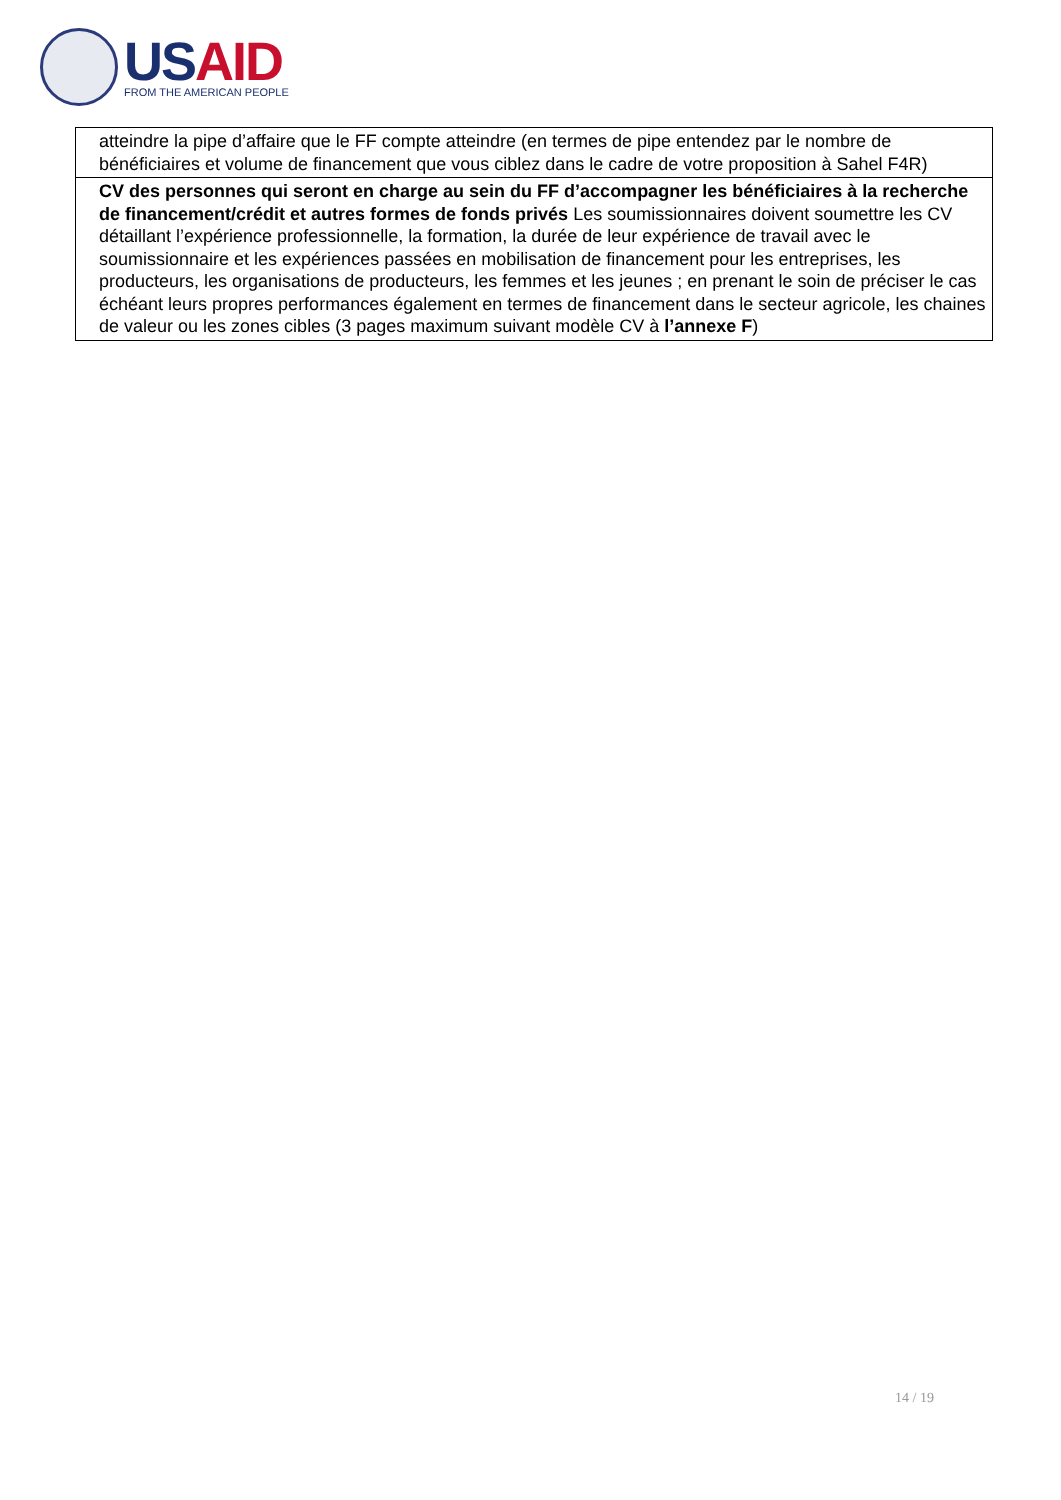USAID
FROM THE AMERICAN PEOPLE
| atteindre la pipe d’affaire que le FF compte atteindre (en termes de pipe entendez par le nombre de bénéficiaires et volume de financement que vous ciblez dans le cadre de votre proposition à Sahel F4R) |
| CV des personnes qui seront en charge au sein du FF d’accompagner les bénéficiaires à la recherche de financement/crédit et autres formes de fonds privés Les soumissionnaires doivent soumettre les CV détaillant l’expérience professionnelle, la formation, la durée de leur expérience de travail avec le soumissionnaire et les expériences passées en mobilisation de financement pour les entreprises, les producteurs, les organisations de producteurs, les femmes et les jeunes ; en prenant le soin de préciser le cas échéant leurs propres performances également en termes de financement dans le secteur agricole, les chaines de valeur ou les zones cibles (3 pages maximum suivant modèle CV à l’annexe F ) |
14 / 19